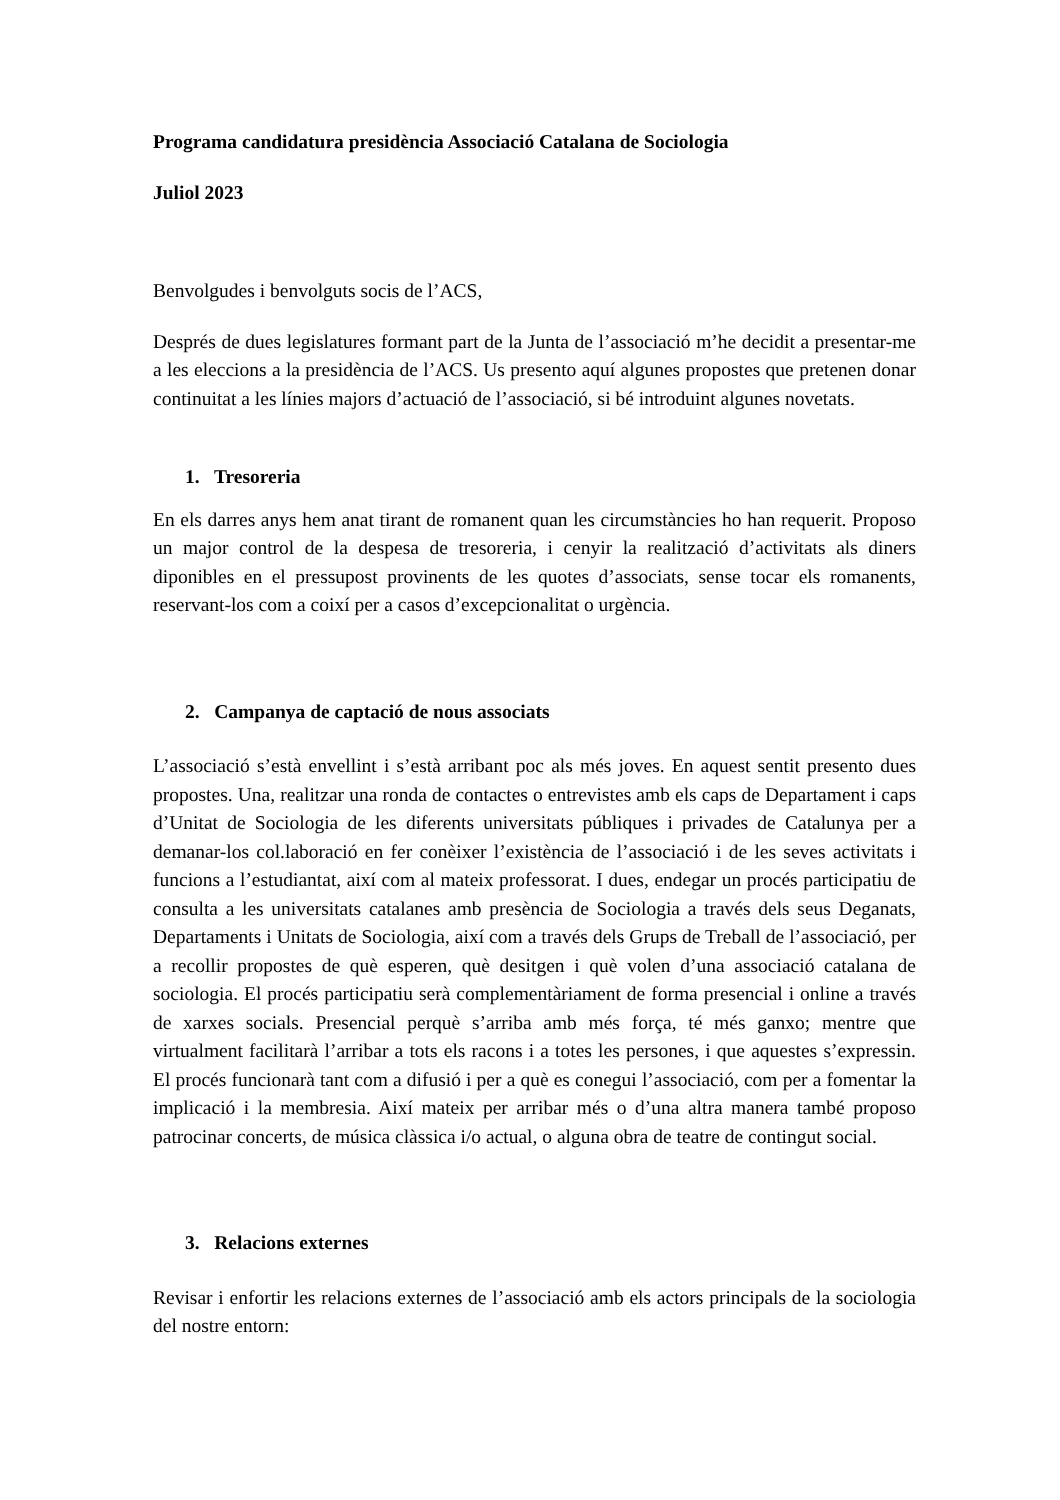Programa candidatura presidència Associació Catalana de Sociologia
Juliol 2023
Benvolgudes i benvolguts socis de l’ACS,
Després de dues legislatures formant part de la Junta de l’associació m’he decidit a presentar-me a les eleccions a la presidència de l’ACS. Us presento aquí algunes propostes que pretenen donar continuitat a les línies majors d’actuació de l’associació, si bé introduint algunes novetats.
1. Tresoreria
En els darres anys hem anat tirant de romanent quan les circumstàncies ho han requerit. Proposo un major control de la despesa de tresoreria, i cenyir la realització d’activitats als diners diponibles en el pressupost provinents de les quotes d’associats, sense tocar els romanents, reservant-los com a coixí per a casos d’excepcionalitat o urgència.
2. Campanya de captació de nous associats
L’associació s’està envellint i s’està arribant poc als més joves. En aquest sentit presento dues propostes. Una, realitzar una ronda de contactes o entrevistes amb els caps de Departament i caps d’Unitat de Sociologia de les diferents universitats públiques i privades de Catalunya per a demanar-los col.laboració en fer conèixer l’existència de l’associació i de les seves activitats i funcions a l’estudiantat, així com al mateix professorat. I dues, endegar un procés participatiu de consulta a les universitats catalanes amb presència de Sociologia a través dels seus Deganats, Departaments i Unitats de Sociologia, així com a través dels Grups de Treball de l’associació, per a recollir propostes de què esperen, què desitgen i què volen d’una associació catalana de sociologia. El procés participatiu serà complementàriament de forma presencial i online a través de xarxes socials. Presencial perquè s’arriba amb més força, té més ganxo; mentre que virtualment facilitarà l’arribar a tots els racons i a totes les persones, i que aquestes s’expressin. El procés funcionarà tant com a difusió i per a què es conegui l’associació, com per a fomentar la implicació i la membresia. Així mateix per arribar més o d’una altra manera també proposo patrocinar concerts, de música clàssica i/o actual, o alguna obra de teatre de contingut social.
3. Relacions externes
Revisar i enfortir les relacions externes de l’associació amb els actors principals de la sociologia del nostre entorn: